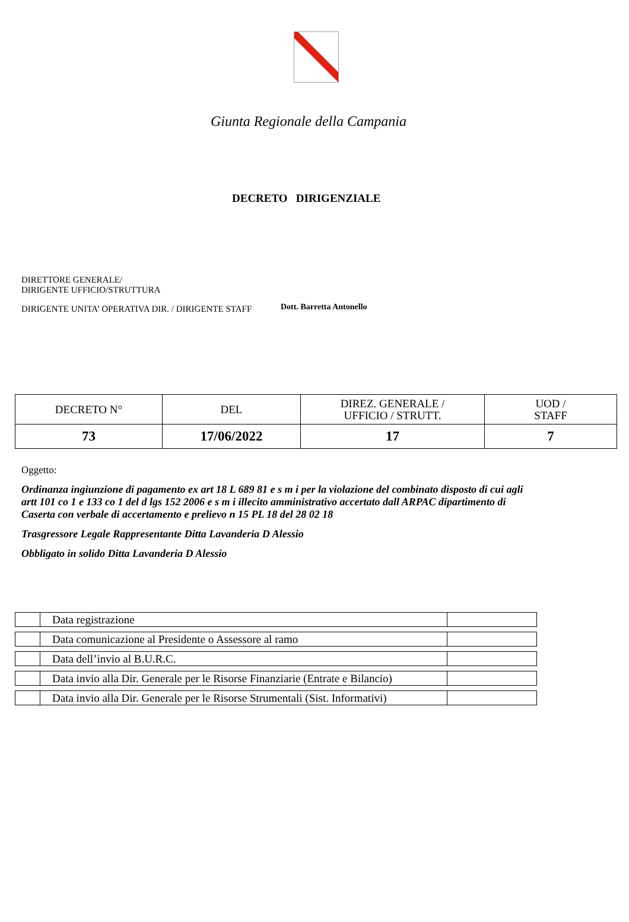Giunta Regionale della Campania
DECRETO DIRIGENZIALE
DIRETTORE GENERALE/
DIRIGENTE UFFICIO/STRUTTURA
DIRIGENTE UNITA’ OPERATIVA DIR. / DIRIGENTE STAFF Dott. Barretta Antonello
| DECRETO N° | DEL | DIREZ. GENERALE / UFFICIO / STRUTT. | UOD / STAFF |
| 73 | 17/06/2022 | 17 | 7 |
Oggetto:
Ordinanza ingiunzione di pagamento ex art 18 L 689 81 e s m i per la violazione del combinato disposto di cui agli artt 101 co 1 e 133 co 1 del d lgs 152 2006 e s m i illecito amministrativo accertato dall ARPAC dipartimento di Caserta con verbale di accertamento e prelievo n 15 PL 18 del 28 02 18
Trasgressore Legale Rappresentante Ditta Lavanderia D Alessio
Obbligato in solido Ditta Lavanderia D Alessio
| | Data registrazione | |
| | Data comunicazione al Presidente o Assessore al ramo | |
| | Data dell’invio al B.U.R.C. | |
| | Data invio alla Dir. Generale per le Risorse Finanziarie (Entrate e Bilancio) | |
| | Data invio alla Dir. Generale per le Risorse Strumentali (Sist. Informativi) | |